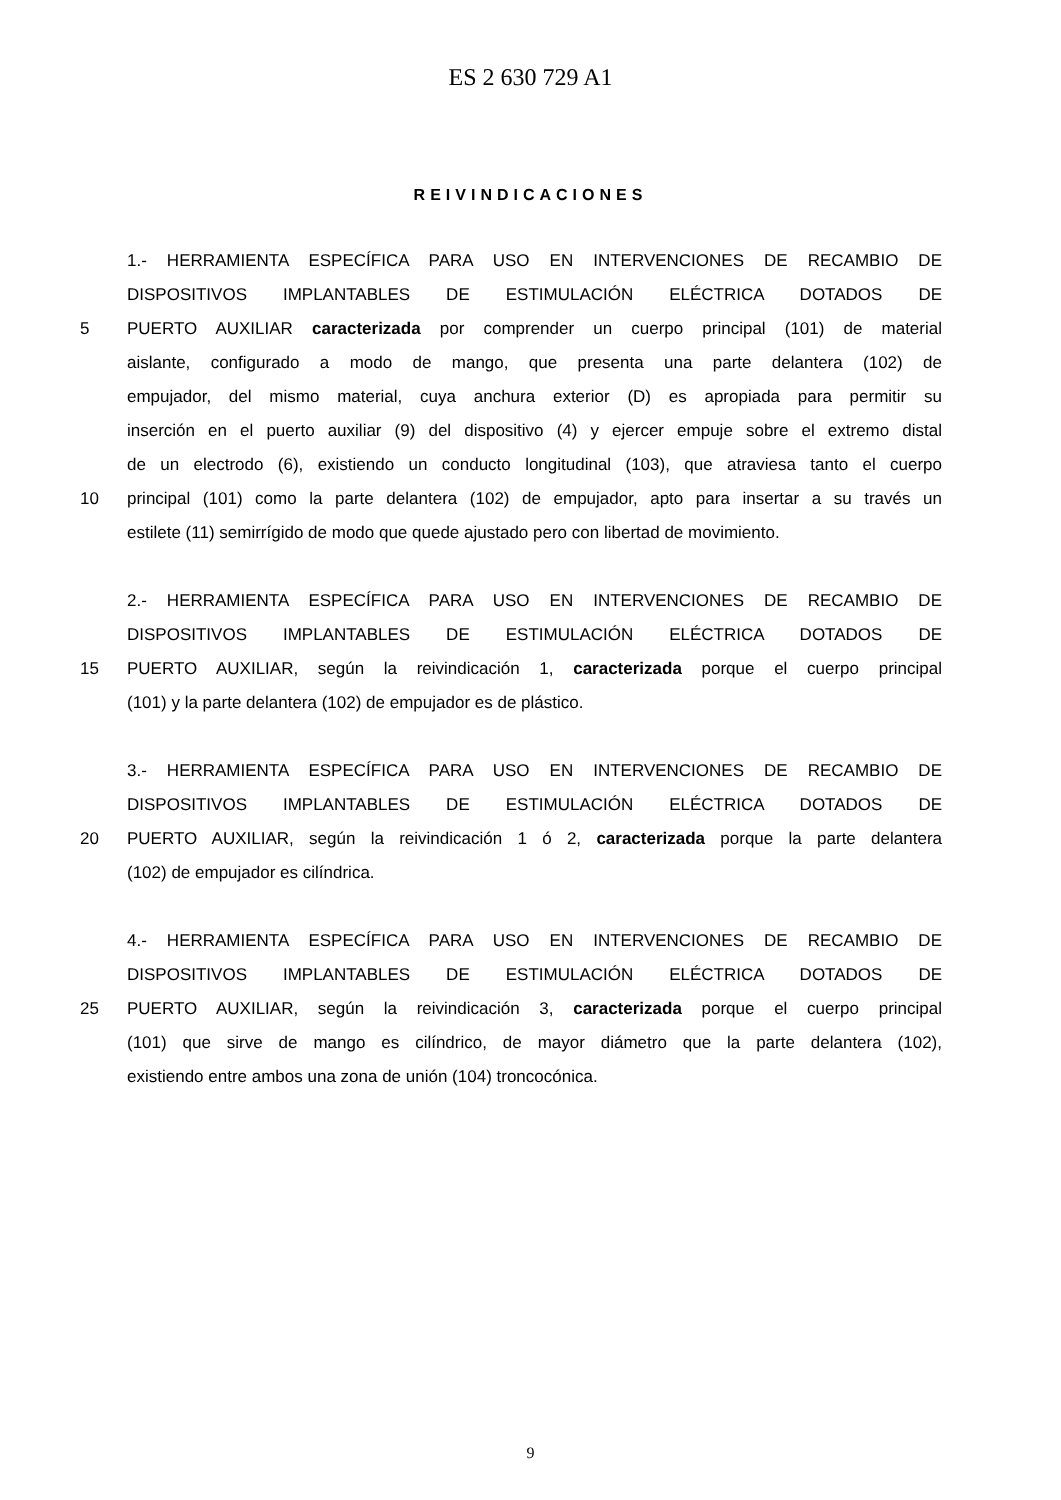ES 2 630 729 A1
REIVINDICACIONES
1.- HERRAMIENTA ESPECÍFICA PARA USO EN INTERVENCIONES DE RECAMBIO DE
DISPOSITIVOS IMPLANTABLES DE ESTIMULACIÓN ELÉCTRICA DOTADOS DE
5 PUERTO AUXILIAR caracterizada por comprender un cuerpo principal (101) de material
aislante, configurado a modo de mango, que presenta una parte delantera (102) de
empujador, del mismo material, cuya anchura exterior (D) es apropiada para permitir su
inserción en el puerto auxiliar (9) del dispositivo (4) y ejercer empuje sobre el extremo distal
de un electrodo (6), existiendo un conducto longitudinal (103), que atraviesa tanto el cuerpo
10 principal (101) como la parte delantera (102) de empujador, apto para insertar a su través un
estilete (11) semirrígido de modo que quede ajustado pero con libertad de movimiento.
2.- HERRAMIENTA ESPECÍFICA PARA USO EN INTERVENCIONES DE RECAMBIO DE
DISPOSITIVOS IMPLANTABLES DE ESTIMULACIÓN ELÉCTRICA DOTADOS DE
15 PUERTO AUXILIAR, según la reivindicación 1, caracterizada porque el cuerpo principal
(101) y la parte delantera (102) de empujador es de plástico.
3.- HERRAMIENTA ESPECÍFICA PARA USO EN INTERVENCIONES DE RECAMBIO DE
DISPOSITIVOS IMPLANTABLES DE ESTIMULACIÓN ELÉCTRICA DOTADOS DE
20 PUERTO AUXILIAR, según la reivindicación 1 ó 2, caracterizada porque la parte delantera
(102) de empujador es cilíndrica.
4.- HERRAMIENTA ESPECÍFICA PARA USO EN INTERVENCIONES DE RECAMBIO DE
DISPOSITIVOS IMPLANTABLES DE ESTIMULACIÓN ELÉCTRICA DOTADOS DE
25 PUERTO AUXILIAR, según la reivindicación 3, caracterizada porque el cuerpo principal
(101) que sirve de mango es cilíndrico, de mayor diámetro que la parte delantera (102),
existiendo entre ambos una zona de unión (104) troncocónica.
9